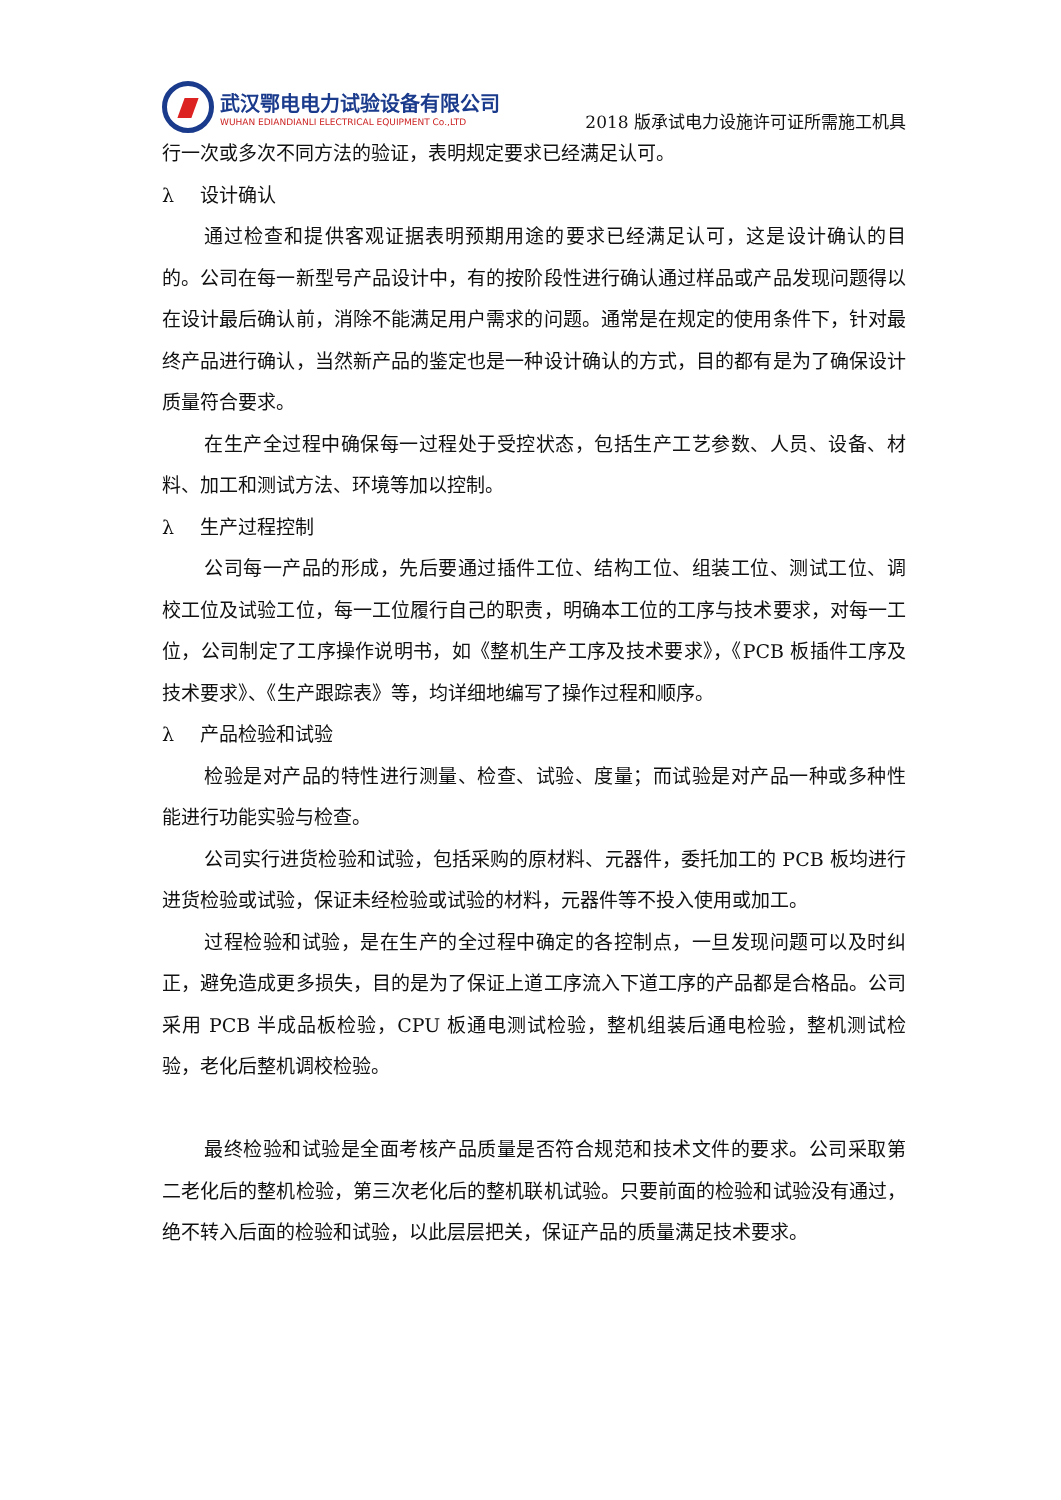武汉鄂电电力试验设备有限公司
WUHAN EDIANDIANLI ELECTRICAL EQUIPMENT Co.,LTD
2018 版承试电力设施许可证所需施工机具
行一次或多次不同方法的验证，表明规定要求已经满足认可。
λ 设计确认
通过检查和提供客观证据表明预期用途的要求已经满足认可，这是设计确认的目的。公司在每一新型号产品设计中，有的按阶段性进行确认通过样品或产品发现问题得以在设计最后确认前，消除不能满足用户需求的问题。通常是在规定的使用条件下，针对最终产品进行确认，当然新产品的鉴定也是一种设计确认的方式，目的都有是为了确保设计质量符合要求。
在生产全过程中确保每一过程处于受控状态，包括生产工艺参数、人员、设备、材料、加工和测试方法、环境等加以控制。
λ 生产过程控制
公司每一产品的形成，先后要通过插件工位、结构工位、组装工位、测试工位、调校工位及试验工位，每一工位履行自己的职责，明确本工位的工序与技术要求，对每一工位，公司制定了工序操作说明书，如《整机生产工序及技术要求》，《PCB 板插件工序及技术要求》、《生产跟踪表》等，均详细地编写了操作过程和顺序。
λ 产品检验和试验
检验是对产品的特性进行测量、检查、试验、度量；而试验是对产品一种或多种性能进行功能实验与检查。
公司实行进货检验和试验，包括采购的原材料、元器件，委托加工的 PCB 板均进行进货检验或试验，保证未经检验或试验的材料，元器件等不投入使用或加工。
过程检验和试验，是在生产的全过程中确定的各控制点，一旦发现问题可以及时纠正，避免造成更多损失，目的是为了保证上道工序流入下道工序的产品都是合格品。公司采用 PCB 半成品板检验，CPU 板通电测试检验，整机组装后通电检验，整机测试检验，老化后整机调校检验。
最终检验和试验是全面考核产品质量是否符合规范和技术文件的要求。公司采取第二老化后的整机检验，第三次老化后的整机联机试验。只要前面的检验和试验没有通过，绝不转入后面的检验和试验，以此层层把关，保证产品的质量满足技术要求。